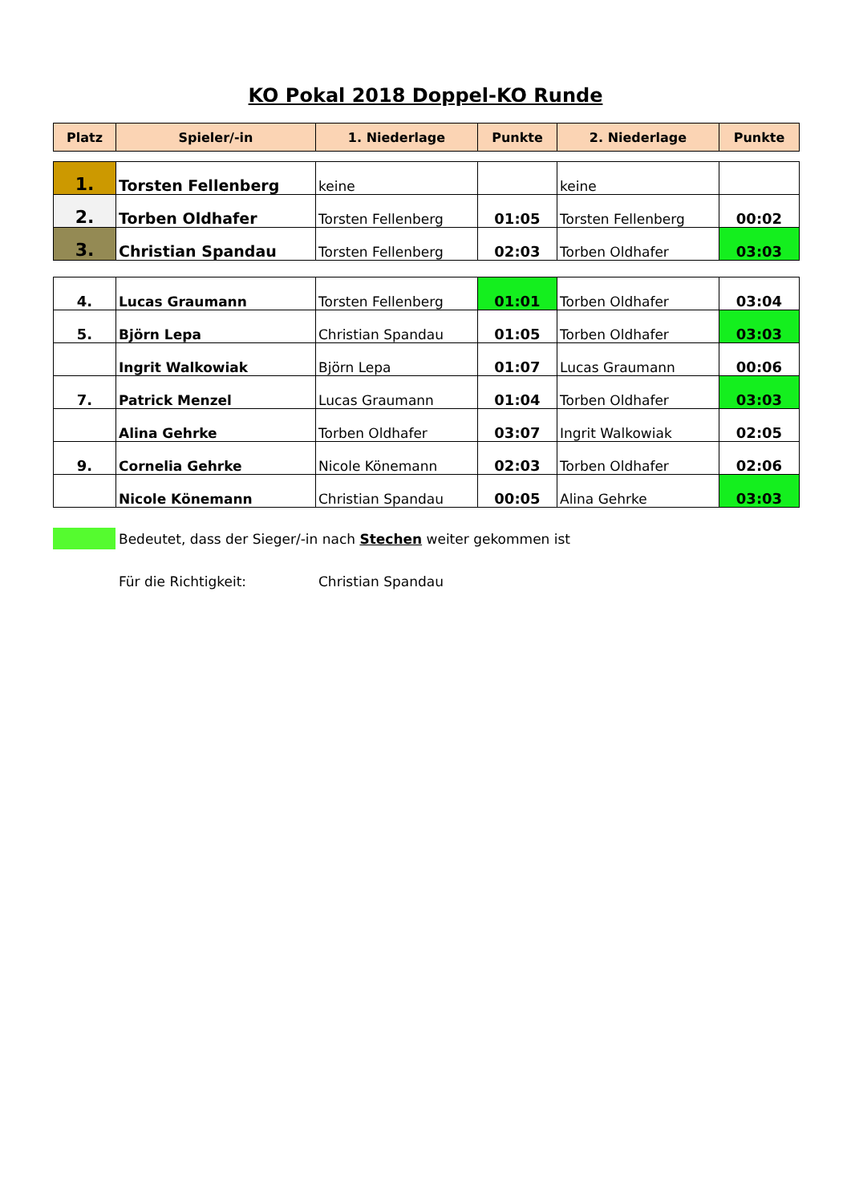KO Pokal 2018 Doppel-KO Runde
| Platz | Spieler/-in | 1. Niederlage | Punkte | 2. Niederlage | Punkte |
| --- | --- | --- | --- | --- | --- |
| 1. | Torsten Fellenberg | keine | | keine | |
| 2. | Torben Oldhafer | Torsten Fellenberg | 01:05 | Torsten Fellenberg | 00:02 |
| 3. | Christian Spandau | Torsten Fellenberg | 02:03 | Torben Oldhafer | 03:03 |
| 4. | Lucas Graumann | Torsten Fellenberg | 01:01 | Torben Oldhafer | 03:04 |
| 5. | Björn Lepa | Christian Spandau | 01:05 | Torben Oldhafer | 03:03 |
| | Ingrit Walkowiak | Björn Lepa | 01:07 | Lucas Graumann | 00:06 |
| 7. | Patrick Menzel | Lucas Graumann | 01:04 | Torben Oldhafer | 03:03 |
| | Alina Gehrke | Torben Oldhafer | 03:07 | Ingrit Walkowiak | 02:05 |
| 9. | Cornelia Gehrke | Nicole Könemann | 02:03 | Torben Oldhafer | 02:06 |
| | Nicole Könemann | Christian Spandau | 00:05 | Alina Gehrke | 03:03 |
Bedeutet, dass der Sieger/-in nach Stechen weiter gekommen ist
Für die Richtigkeit: Christian Spandau